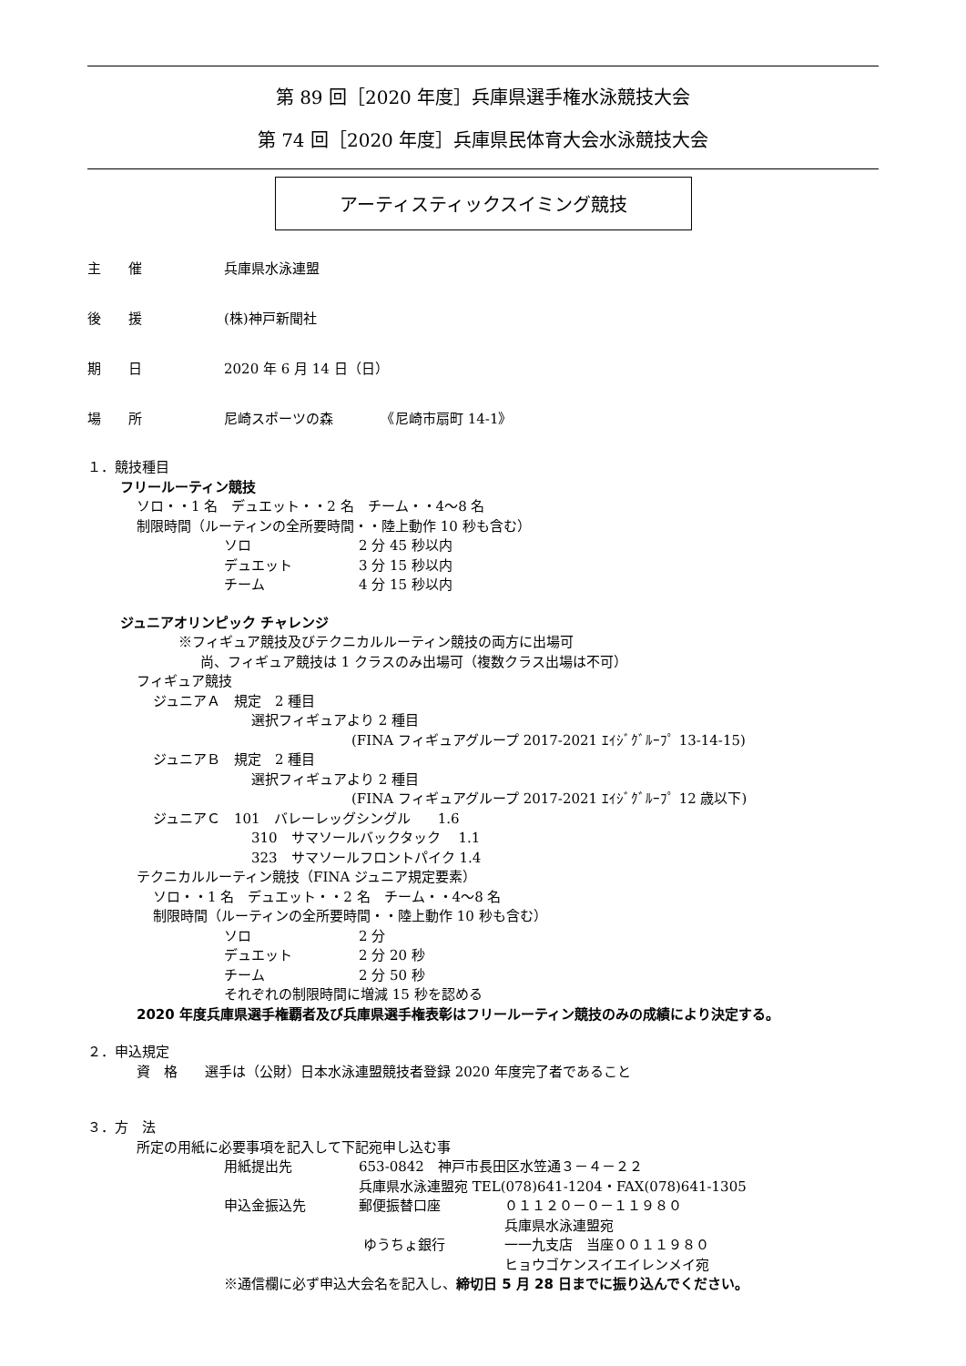第 89 回［2020 年度］兵庫県選手権水泳競技大会
第 74 回［2020 年度］兵庫県民体育大会水泳競技大会
アーティスティックスイミング競技
主　　催 兵庫県水泳連盟
後　　援 (株)神戸新聞社
期　　日 2020 年 6 月 14 日（日）
場　　所 尼崎スポーツの森　　　　《尼崎市扇町 14-1》
１．競技種目
フリールーティン競技
ソロ・・1 名　デュエット・・2 名　チーム・・4～8 名
制限時間（ルーティンの全所要時間・・陸上動作 10 秒も含む）
ソロ 2 分 45 秒以内
デュエット 3 分 15 秒以内
チーム 4 分 15 秒以内
ジュニアオリンピック チャレンジ
※フィギュア競技及びテクニカルルーティン競技の両方に出場可
尚、フィギュア競技は 1 クラスのみ出場可（複数クラス出場は不可）
フィギュア競技
ジュニアＡ　規定　2 種目
選択フィギュアより 2 種目
(FINA フィギュアグループ 2017-2021 ｴｲｼﾞｸﾞﾙｰﾌﾟ 13-14-15)
ジュニアＢ　規定　2 種目
選択フィギュアより 2 種目
(FINA フィギュアグループ 2017-2021 ｴｲｼﾞｸﾞﾙｰﾌﾟ 12 歳以下)
ジュニアＣ　101　バレーレッグシングル　　1.6
310　サマソールバックタック　 1.1
323　サマソールフロントパイク 1.4
テクニカルルーティン競技（FINA ジュニア規定要素）
ソロ・・1 名　デュエット・・2 名　チーム・・4～8 名
制限時間（ルーティンの全所要時間・・陸上動作 10 秒も含む）
ソロ 2 分
デュエット 2 分 20 秒
チーム 2 分 50 秒
それぞれの制限時間に増減 15 秒を認める
2020 年度兵庫県選手権覇者及び兵庫県選手権表彰はフリールーティン競技のみの成績により決定する。
２．申込規定
資　格　　選手は（公財）日本水泳連盟競技者登録 2020 年度完了者であること
３．方　法
所定の用紙に必要事項を記入して下記宛申し込む事
用紙提出先 653-0842　神戸市長田区水笠通３－４－２２
兵庫県水泳連盟宛 TEL(078)641-1204・FAX(078)641-1305
申込金振込先 郵便振替口座 ０１１２０－０－１１９８０
兵庫県水泳連盟宛
ゆうちょ銀行 一一九支店　当座００１１９８０
ヒョウゴケンスイエイレンメイ宛
※通信欄に必ず申込大会名を記入し、締切日 5 月 28 日までに振り込んでください。